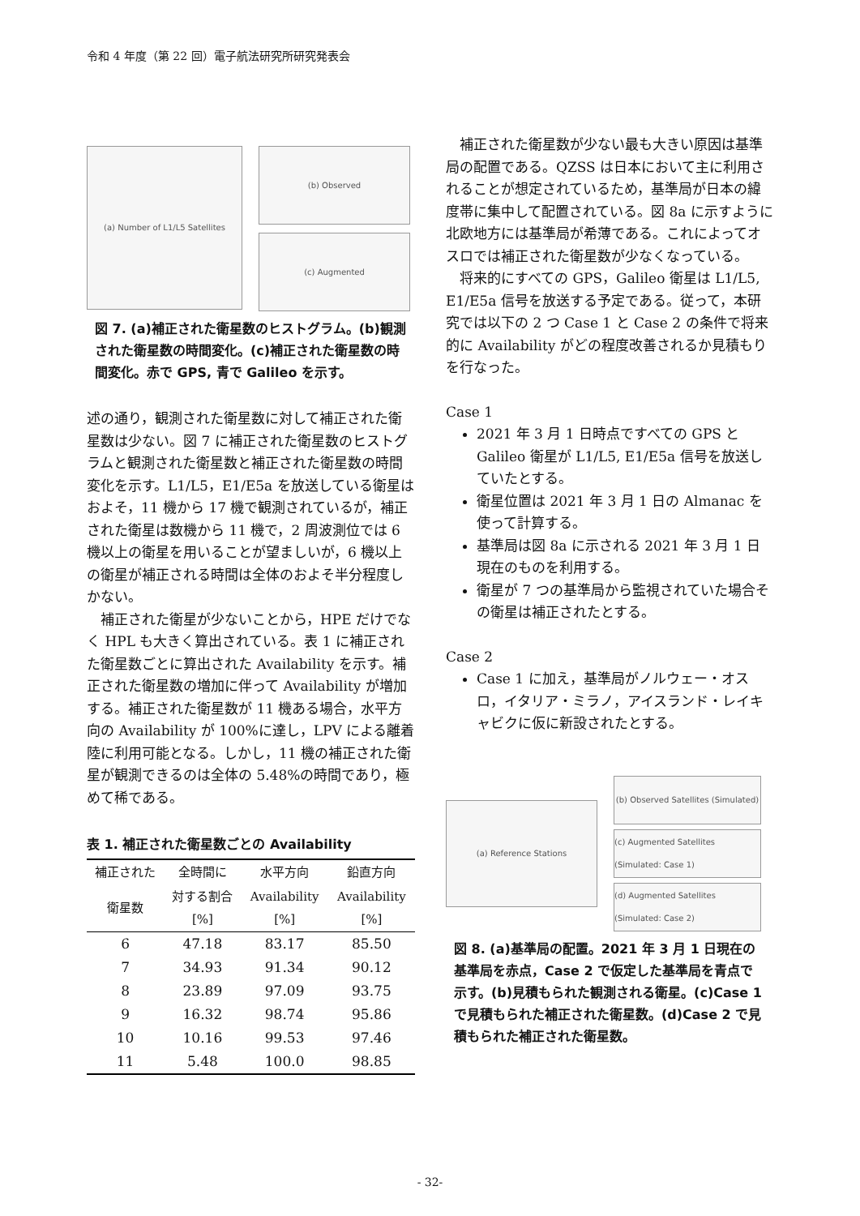令和 4 年度（第 22 回）電子航法研究所研究発表会
(a) Number of L1/L5 Satellites
(b) Observed
(c) Augmented
図 7. (a)補正された衛星数のヒストグラム。(b)観測された衛星数の時間変化。(c)補正された衛星数の時間変化。赤で GPS, 青で Galileo を示す。
述の通り，観測された衛星数に対して補正された衛星数は少ない。図 7 に補正された衛星数のヒストグラムと観測された衛星数と補正された衛星数の時間変化を示す。L1/L5，E1/E5a を放送している衛星はおよそ，11 機から 17 機で観測されているが，補正された衛星は数機から 11 機で，2 周波測位では 6 機以上の衛星を用いることが望ましいが，6 機以上の衛星が補正される時間は全体のおよそ半分程度しかない。
補正された衛星が少ないことから，HPE だけでなく HPL も大きく算出されている。表 1 に補正された衛星数ごとに算出された Availability を示す。補正された衛星数の増加に伴って Availability が増加する。補正された衛星数が 11 機ある場合，水平方向の Availability が 100%に達し，LPV による離着陸に利用可能となる。しかし，11 機の補正された衛星が観測できるのは全体の 5.48%の時間であり，極めて稀である。
表 1. 補正された衛星数ごとの Availability
| 補正された | 全時間に | 水平方向 | 鉛直方向 |
| --- | --- | --- | --- |
| 衛星数 | 対する割合 [%] | Availability [%] | Availability [%] |
| 6 | 47.18 | 83.17 | 85.50 |
| 7 | 34.93 | 91.34 | 90.12 |
| 8 | 23.89 | 97.09 | 93.75 |
| 9 | 16.32 | 98.74 | 95.86 |
| 10 | 10.16 | 99.53 | 97.46 |
| 11 | 5.48 | 100.0 | 98.85 |
補正された衛星数が少ない最も大きい原因は基準局の配置である。QZSS は日本において主に利用されることが想定されているため，基準局が日本の緯度帯に集中して配置されている。図 8a に示すように北欧地方には基準局が希薄である。これによってオスロでは補正された衛星数が少なくなっている。
将来的にすべての GPS，Galileo 衛星は L1/L5, E1/E5a 信号を放送する予定である。従って，本研究では以下の 2 つ Case 1 と Case 2 の条件で将来的に Availability がどの程度改善されるか見積もりを行なった。
Case 1
2021 年 3 月 1 日時点ですべての GPS と Galileo 衛星が L1/L5, E1/E5a 信号を放送していたとする。
衛星位置は 2021 年 3 月 1 日の Almanac を使って計算する。
基準局は図 8a に示される 2021 年 3 月 1 日現在のものを利用する。
衛星が 7 つの基準局から監視されていた場合その衛星は補正されたとする。
Case 2
Case 1 に加え，基準局がノルウェー・オスロ，イタリア・ミラノ，アイスランド・レイキャビクに仮に新設されたとする。
(a) Reference Stations
(b) Observed Satellites (Simulated)
(c) Augmented Satellites (Simulated: Case 1)
(d) Augmented Satellites (Simulated: Case 2)
図 8. (a)基準局の配置。2021 年 3 月 1 日現在の基準局を赤点，Case 2 で仮定した基準局を青点で示す。(b)見積もられた観測される衛星。(c)Case 1 で見積もられた補正された衛星数。(d)Case 2 で見積もられた補正された衛星数。
- 32-